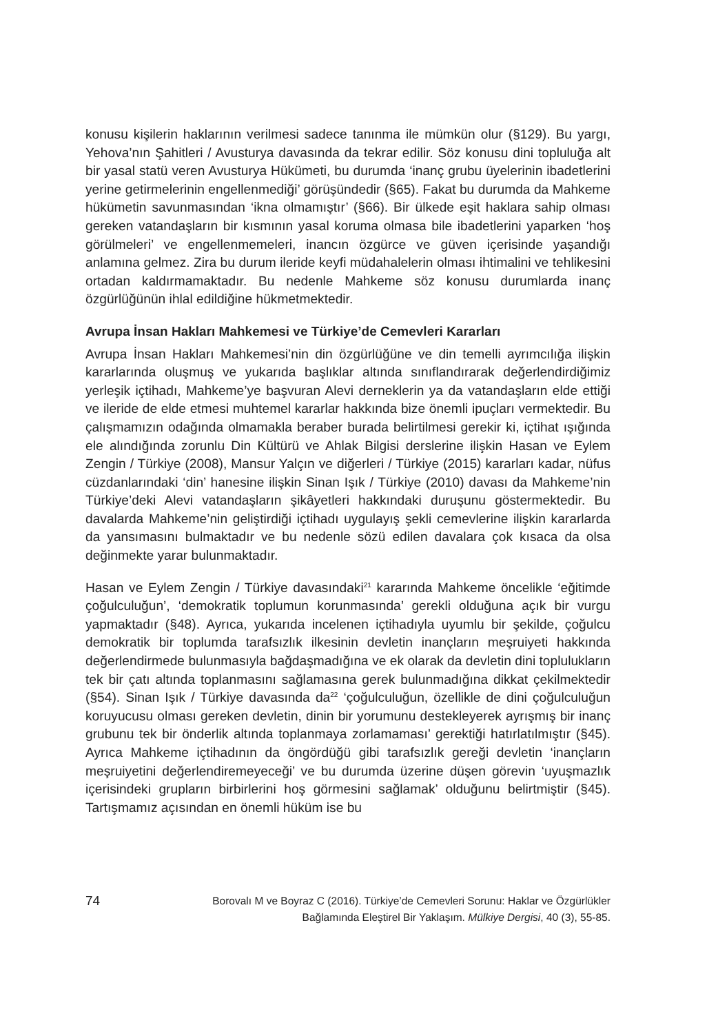konusu kişilerin haklarının verilmesi sadece tanınma ile mümkün olur (§129). Bu yargı, Yehova’nın Şahitleri / Avusturya davasında da tekrar edilir. Söz konusu dini topluluğa alt bir yasal statü veren Avusturya Hükümeti, bu durumda ‘inanç grubu üyelerinin ibadetlerini yerine getirmelerinin engellenmediği’ görüşündedir (§65). Fakat bu durumda da Mahkeme hükümetin savunmasından ‘ikna olmamıştır’ (§66). Bir ülkede eşit haklara sahip olması gereken vatandaşların bir kısmının yasal koruma olmasa bile ibadetlerini yaparken ‘hoş görülmeleri’ ve engellenmemeleri, inancın özgürce ve güven içerisinde yaşandığı anlamına gelmez. Zira bu durum ileride keyfi müdahalelerin olması ihtimalini ve tehlikesini ortadan kaldırmamaktadır. Bu nedenle Mahkeme söz konusu durumlarda inanç özgürlüğünün ihlal edildiğine hükmetmektedir.
Avrupa İnsan Hakları Mahkemesi ve Türkiye’de Cemevleri Kararları
Avrupa İnsan Hakları Mahkemesi’nin din özgürlüğüne ve din temelli ayrımcılığa ilişkin kararlarında oluşmuş ve yukarıda başlıklar altında sınıflandırarak değerlendirdiğimiz yerleşik içtihadı, Mahkeme’ye başvuran Alevi derneklerin ya da vatandaşların elde ettiği ve ileride de elde etmesi muhtemel kararlar hakkında bize önemli ipuçları vermektedir. Bu çalışmamızın odağında olmamakla beraber burada belirtilmesi gerekir ki, içtihat ışığında ele alındığında zorunlu Din Kültürü ve Ahlak Bilgisi derslerine ilişkin Hasan ve Eylem Zengin / Türkiye (2008), Mansur Yalçın ve diğerleri / Türkiye (2015) kararları kadar, nüfus cüzdanlarındaki ‘din’ hanesine ilişkin Sinan Işık / Türkiye (2010) davası da Mahkeme’nin Türkiye’deki Alevi vatandaşların şikâyetleri hakkındaki duruşunu göstermektedir. Bu davalarda Mahkeme’nin geliştirdiği içtihadı uygulayış şekli cemevlerine ilişkin kararlarda da yansımasını bulmaktadır ve bu nedenle sözü edilen davalara çok kısaca da olsa değinmekte yarar bulunmaktadır.
Hasan ve Eylem Zengin / Türkiye davasındaki<sup>21</sup> kararında Mahkeme öncelikle ‘eğitimde çoğulculuğun’, ‘demokratik toplumun korunmasında’ gerekli olduğuna açık bir vurgu yapmaktadır (§48). Ayrıca, yukarıda incelenen içtihadıyla uyumlu bir şekilde, çoğulcu demokratik bir toplumda tarafsızlık ilkesinin devletin inançların meşruiyeti hakkında değerlendirmede bulunmasıyla bağdaşmadığına ve ek olarak da devletin dini toplulukların tek bir çatı altında toplanmasını sağlamasına gerek bulunmadığına dikkat çekilmektedir (§54). Sinan Işık / Türkiye davasında da<sup>22</sup> ‘çoğulculuğun, özellikle de dini çoğulculuğun koruyucusu olması gereken devletin, dinin bir yorumunu destekleyerek ayrışmış bir inanç grubunu tek bir önderlik altında toplanmaya zorlamaması’ gerektiği hatırlatılmıştır (§45). Ayrıca Mahkeme içtihadının da öngördüğü gibi tarafsızlık gereği devletin ‘inançların meşruiyetini değerlendiremeyeceği’ ve bu durumda üzerine düşen görevin ‘uyuşmazlık içerisindeki grupların birbirlerini hoş görmesini sağlamak’ olduğunu belirtmiştir (§45). Tartışmamız açısından en önemli hüküm ise bu
74
Borovalı M ve Boyraz C (2016). Türkiye’de Cemevleri Sorunu: Haklar ve Özgürlükler
Bağlamında Eleştirel Bir Yaklaşım. Mülkiye Dergisi, 40 (3), 55-85.